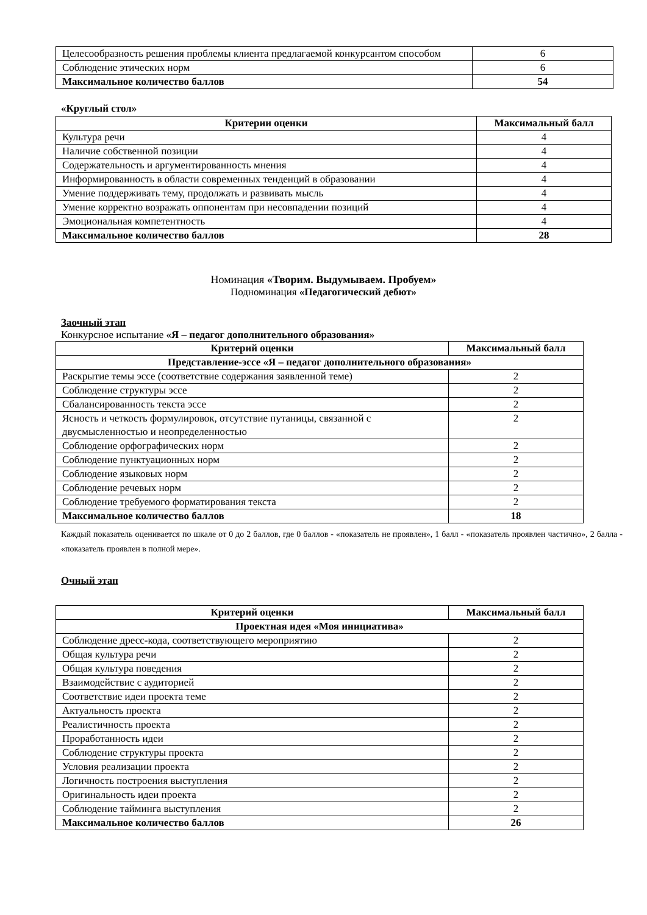| Целесообразность решения проблемы клиента предлагаемой конкурсантом способом | 6 |
| Соблюдение этических норм | 6 |
| Максимальное количество баллов | 54 |
«Круглый стол»
| Критерии оценки | Максимальный балл |
| --- | --- |
| Культура речи | 4 |
| Наличие собственной позиции | 4 |
| Содержательность и аргументированность мнения | 4 |
| Информированность в области современных тенденций в образовании | 4 |
| Умение поддерживать тему, продолжать и развивать мысль | 4 |
| Умение корректно возражать оппонентам при несовпадении позиций | 4 |
| Эмоциональная компетентность | 4 |
| Максимальное количество баллов | 28 |
Номинация «Творим. Выдумываем. Пробуем»
Подноминация «Педагогический дебют»
Заочный этап
Конкурсное испытание «Я – педагог дополнительного образования»
| Критерий оценки | Максимальный балл |
| --- | --- |
| Представление-эссе «Я – педагог дополнительного образования» | |
| Раскрытие темы эссе (соответствие содержания заявленной теме) | 2 |
| Соблюдение структуры эссе | 2 |
| Сбалансированность текста эссе | 2 |
| Ясность и четкость формулировок, отсутствие путаницы, связанной с двусмысленностью и неопределенностью | 2 |
| Соблюдение орфографических норм | 2 |
| Соблюдение пунктуационных норм | 2 |
| Соблюдение языковых норм | 2 |
| Соблюдение речевых норм | 2 |
| Соблюдение требуемого форматирования текста | 2 |
| Максимальное количество баллов | 18 |
Каждый показатель оценивается по шкале от 0 до 2 баллов, где 0 баллов - «показатель не проявлен», 1 балл - «показатель проявлен частично», 2 балла - «показатель проявлен в полной мере».
Очный этап
| Критерий оценки | Максимальный балл |
| --- | --- |
| Проектная идея «Моя инициатива» | |
| Соблюдение дресс-кода, соответствующего мероприятию | 2 |
| Общая культура речи | 2 |
| Общая культура поведения | 2 |
| Взаимодействие с аудиторией | 2 |
| Соответствие идеи проекта теме | 2 |
| Актуальность проекта | 2 |
| Реалистичность проекта | 2 |
| Проработанность идеи | 2 |
| Соблюдение структуры проекта | 2 |
| Условия реализации проекта | 2 |
| Логичность построения выступления | 2 |
| Оригинальность идеи проекта | 2 |
| Соблюдение тайминга выступления | 2 |
| Максимальное количество баллов | 26 |